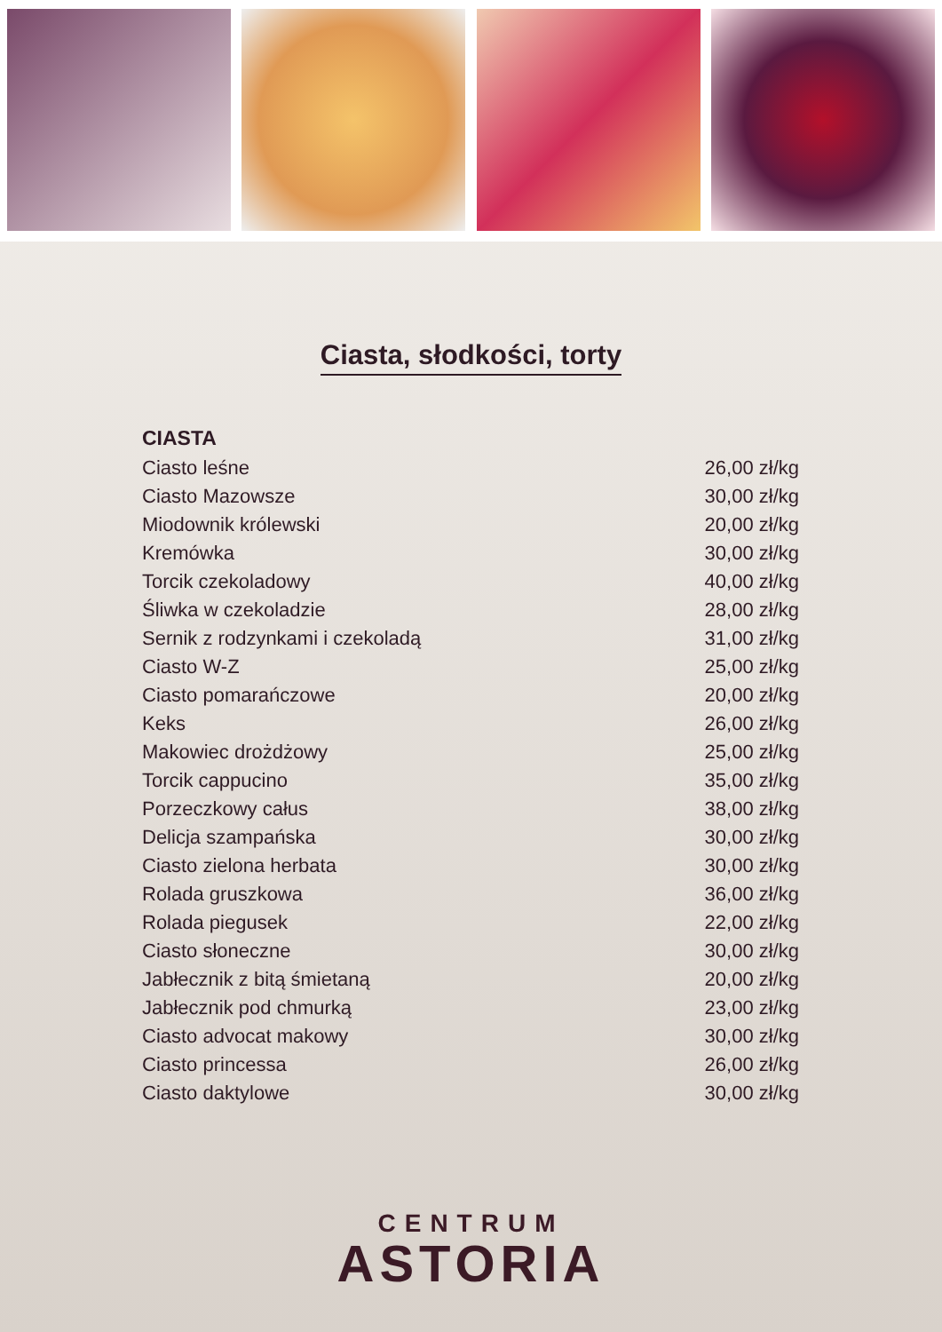Ciasta, słodkości, torty
| CIASTA | |
| --- | --- |
| Ciasto leśne | 26,00 zł/kg |
| Ciasto Mazowsze | 30,00 zł/kg |
| Miodownik królewski | 20,00 zł/kg |
| Kremówka | 30,00 zł/kg |
| Torcik czekoladowy | 40,00 zł/kg |
| Śliwka w czekoladzie | 28,00 zł/kg |
| Sernik z rodzynkami i czekoladą | 31,00 zł/kg |
| Ciasto W-Z | 25,00 zł/kg |
| Ciasto pomarańczowe | 20,00 zł/kg |
| Keks | 26,00 zł/kg |
| Makowiec drożdżowy | 25,00 zł/kg |
| Torcik cappucino | 35,00 zł/kg |
| Porzeczkowy całus | 38,00 zł/kg |
| Delicja szampańska | 30,00 zł/kg |
| Ciasto zielona herbata | 30,00 zł/kg |
| Rolada gruszkowa | 36,00 zł/kg |
| Rolada piegusek | 22,00 zł/kg |
| Ciasto słoneczne | 30,00 zł/kg |
| Jabłecznik z bitą śmietaną | 20,00 zł/kg |
| Jabłecznik pod chmurką | 23,00 zł/kg |
| Ciasto advocat makowy | 30,00 zł/kg |
| Ciasto princessa | 26,00 zł/kg |
| Ciasto daktylowe | 30,00 zł/kg |
CENTRUM
ASTORIA